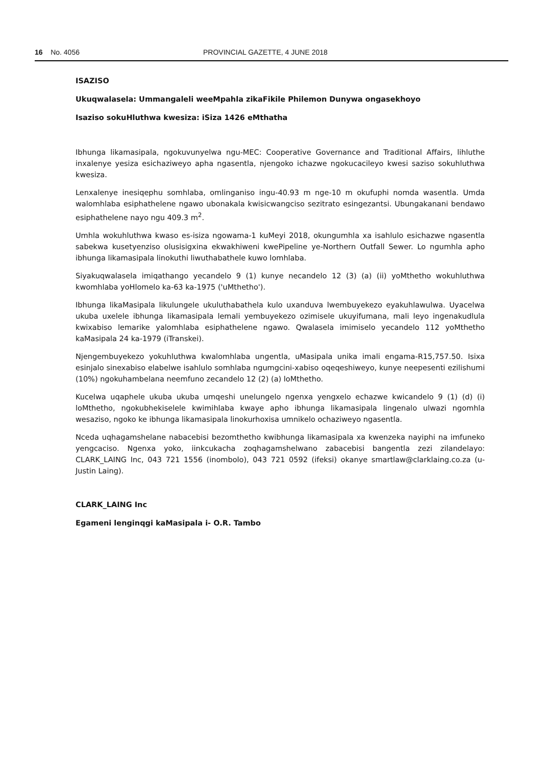16 No. 4056 PROVINCIAL GAZETTE, 4 JUNE 2018
ISAZISO
Ukuqwalasela: Ummangaleli weeMpahla zikaFikile Philemon Dunywa ongasekhoyo
Isaziso sokuHluthwa kwesiza: iSiza 1426 eMthatha
Ibhunga likamasipala, ngokuvunyelwa ngu-MEC: Cooperative Governance and Traditional Affairs, lihluthe inxalenye yesiza esichaziweyo apha ngasentla, njengoko ichazwe ngokucacileyo kwesi saziso sokuhluthwa kwesiza.
Lenxalenye inesiqephu somhlaba, omlinganiso ingu-40.93 m nge-10 m okufuphi nomda wasentla. Umda walomhlaba esiphathelene ngawo ubonakala kwisicwangciso sezitrato esingezantsi. Ubungakanani bendawo esiphathelene nayo ngu 409.3 m<sup>2</sup>.
Umhla wokuhluthwa kwaso es-isiza ngowama-1 kuMeyi 2018, okungumhla xa isahlulo esichazwe ngasentla sabekwa kusetyenziso olusisigxina ekwakhiweni kwePipeline ye-Northern Outfall Sewer. Lo ngumhla apho ibhunga likamasipala linokuthi liwuthabathele kuwo lomhlaba.
Siyakuqwalasela imiqathango yecandelo 9 (1) kunye necandelo 12 (3) (a) (ii) yoMthetho wokuhluthwa kwomhlaba yoHlomelo ka-63 ka-1975 ('uMthetho').
Ibhunga likaMasipala likulungele ukuluthabathela kulo uxanduva lwembuyekezo eyakuhlawulwa. Uyacelwa ukuba uxelele ibhunga likamasipala lemali yembuyekezo ozimisele ukuyifumana, mali leyo ingenakudlula kwixabiso lemarike yalomhlaba esiphathelene ngawo. Qwalasela imimiselo yecandelo 112 yoMthetho kaMasipala 24 ka-1979 (iTranskei).
Njengembuyekezo yokuhluthwa kwalomhlaba ungentla, uMasipala unika imali engama-R15,757.50. Isixa esinjalo sinexabiso elabelwe isahlulo somhlaba ngumgcini-xabiso oqeqeshiweyo, kunye neepesenti ezilishumi (10%) ngokuhambelana neemfuno zecandelo 12 (2) (a) loMthetho.
Kucelwa uqaphele ukuba ukuba umqeshi unelungelo ngenxa yengxelo echazwe kwicandelo 9 (1) (d) (i) loMthetho, ngokubhekiselele kwimihlaba kwaye apho ibhunga likamasipala lingenalo ulwazi ngomhla wesaziso, ngoko ke ibhunga likamasipala linokurhoxisa umnikelo ochaziweyo ngasentla.
Nceda uqhagamshelane nabacebisi bezomthetho kwibhunga likamasipala xa kwenzeka nayiphi na imfuneko yengcaciso. Ngenxa yoko, iinkcukacha zoqhagamshelwano zabacebisi bangentla zezi zilandelayo: CLARK_LAING Inc, 043 721 1556 (inombolo), 043 721 0592 (ifeksi) okanye smartlaw@clarklaing.co.za (u-Justin Laing).
CLARK_LAING Inc
Egameni lenginqgi kaMasipala i- O.R. Tambo